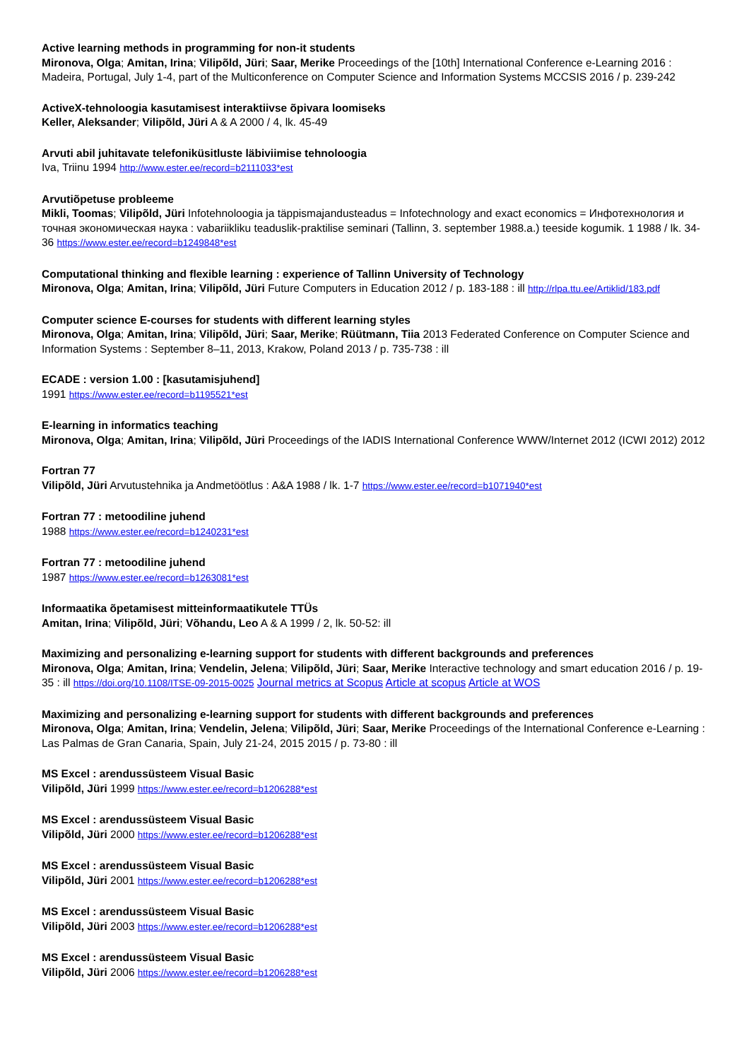Active learning methods in programming for non-it students
Mironova, Olga; Amitan, Irina; Vilipõld, Jüri; Saar, Merike Proceedings of the [10th] International Conference e-Learning 2016 : Madeira, Portugal, July 1-4, part of the Multiconference on Computer Science and Information Systems MCCSIS 2016 / p. 239-242
ActiveX-tehnoloogia kasutamisest interaktiivse õpivara loomiseks
Keller, Aleksander; Vilipõld, Jüri A & A 2000 / 4, lk. 45-49
Arvuti abil juhitavate telefoniküsitluste läbiviimise tehnoloogia
Iva, Triinu 1994 http://www.ester.ee/record=b2111033*est
Arvutiõpetuse probleeme
Mikli, Toomas; Vilipõld, Jüri Infotehnoloogia ja täppismajandusteadus = Infotechnology and exact economics = Инфотехнология и точная экономическая наука : vabariikliku teaduslik-praktilise seminari (Tallinn, 3. september 1988.a.) teeside kogumik. 1 1988 / lk. 34-36 https://www.ester.ee/record=b1249848*est
Computational thinking and flexible learning : experience of Tallinn University of Technology
Mironova, Olga; Amitan, Irina; Vilipõld, Jüri Future Computers in Education 2012 / p. 183-188 : ill http://rlpa.ttu.ee/Artiklid/183.pdf
Computer science E-courses for students with different learning styles
Mironova, Olga; Amitan, Irina; Vilipõld, Jüri; Saar, Merike; Rüütmann, Tiia 2013 Federated Conference on Computer Science and Information Systems : September 8–11, 2013, Krakow, Poland 2013 / p. 735-738 : ill
ECADE : version 1.00 : [kasutamisjuhend]
1991 https://www.ester.ee/record=b1195521*est
E-learning in informatics teaching
Mironova, Olga; Amitan, Irina; Vilipõld, Jüri Proceedings of the IADIS International Conference WWW/Internet 2012 (ICWI 2012) 2012
Fortran 77
Vilipõld, Jüri Arvutustehnika ja Andmetöötlus : A&A 1988 / lk. 1-7 https://www.ester.ee/record=b1071940*est
Fortran 77 : metoodiline juhend
1988 https://www.ester.ee/record=b1240231*est
Fortran 77 : metoodiline juhend
1987 https://www.ester.ee/record=b1263081*est
Informaatika õpetamisest mitteinformaatikutele TTÜs
Amitan, Irina; Vilipõld, Jüri; Võhandu, Leo A & A 1999 / 2, lk. 50-52: ill
Maximizing and personalizing e-learning support for students with different backgrounds and preferences
Mironova, Olga; Amitan, Irina; Vendelin, Jelena; Vilipõld, Jüri; Saar, Merike Interactive technology and smart education 2016 / p. 19-35 : ill https://doi.org/10.1108/ITSE-09-2015-0025 Journal metrics at Scopus Article at scopus Article at WOS
Maximizing and personalizing e-learning support for students with different backgrounds and preferences
Mironova, Olga; Amitan, Irina; Vendelin, Jelena; Vilipõld, Jüri; Saar, Merike Proceedings of the International Conference e-Learning : Las Palmas de Gran Canaria, Spain, July 21-24, 2015 2015 / p. 73-80 : ill
MS Excel : arendussüsteem Visual Basic
Vilipõld, Jüri 1999 https://www.ester.ee/record=b1206288*est
MS Excel : arendussüsteem Visual Basic
Vilipõld, Jüri 2000 https://www.ester.ee/record=b1206288*est
MS Excel : arendussüsteem Visual Basic
Vilipõld, Jüri 2001 https://www.ester.ee/record=b1206288*est
MS Excel : arendussüsteem Visual Basic
Vilipõld, Jüri 2003 https://www.ester.ee/record=b1206288*est
MS Excel : arendussüsteem Visual Basic
Vilipõld, Jüri 2006 https://www.ester.ee/record=b1206288*est